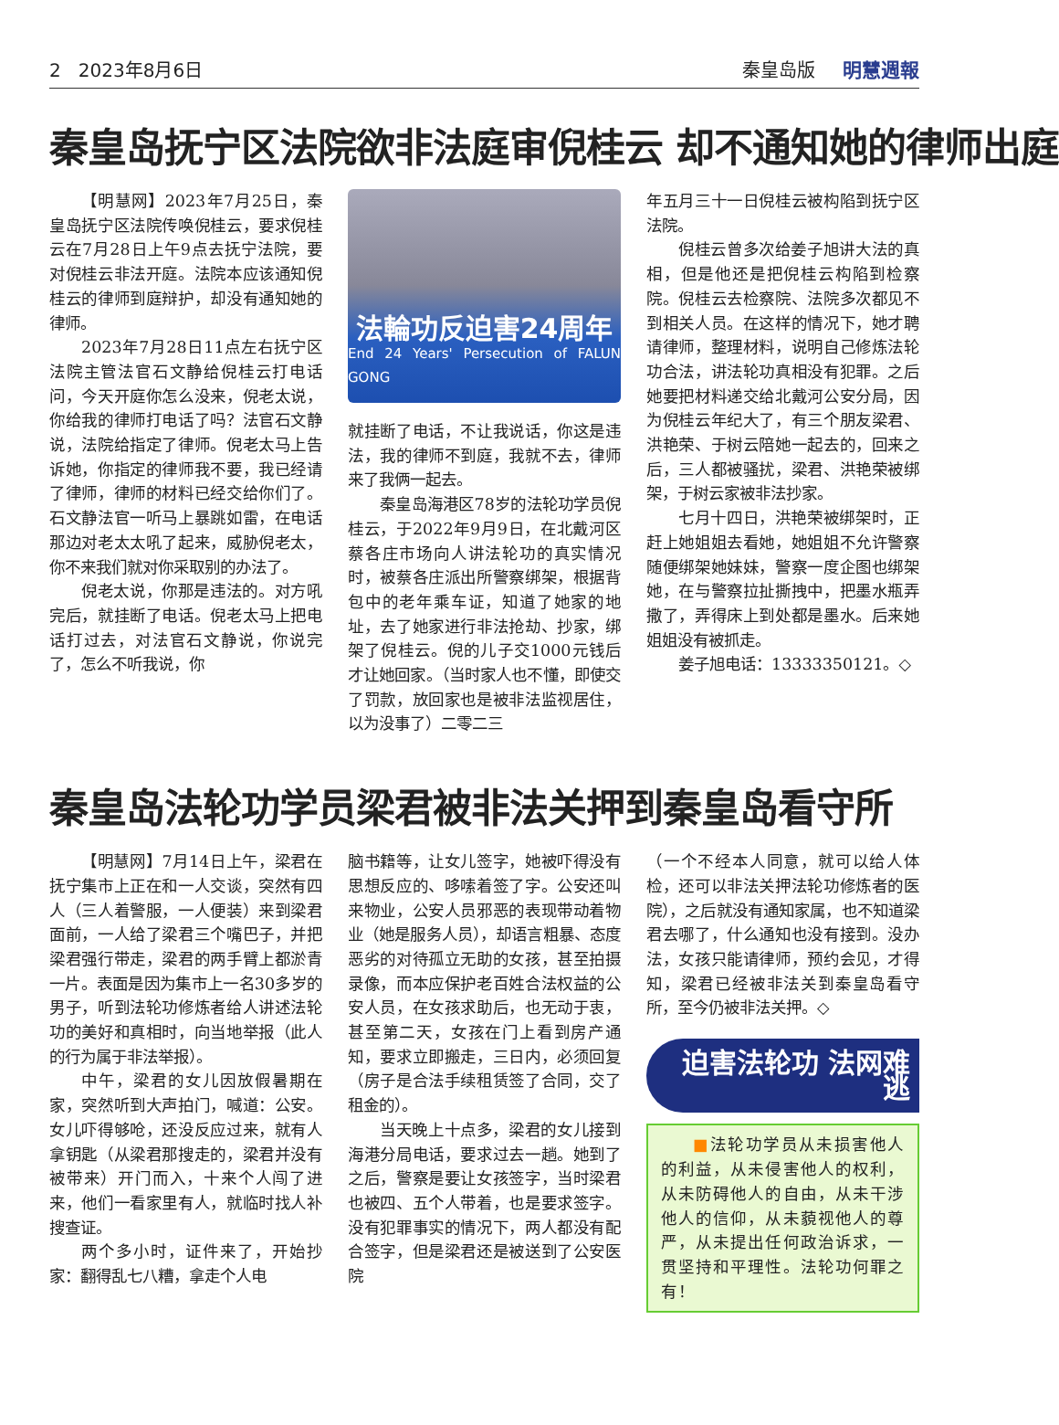2 2023年8月6日 秦皇岛版 明慧週報
秦皇岛抚宁区法院欲非法庭审倪桂云 却不通知她的律师出庭
【明慧网】2023年7月25日，秦皇岛抚宁区法院传唤倪桂云，要求倪桂云在7月28日上午9点去抚宁法院，要对倪桂云非法开庭。法院本应该通知倪桂云的律师到庭辩护，却没有通知她的律师。
2023年7月28日11点左右抚宁区法院主管法官石文静给倪桂云打电话问，今天开庭你怎么没来，倪老太说，你给我的律师打电话了吗？法官石文静说，法院给指定了律师。倪老太马上告诉她，你指定的律师我不要，我已经请了律师，律师的材料已经交给你们了。石文静法官一听马上暴跳如雷，在电话那边对老太太吼了起来，威胁倪老太，你不来我们就对你采取别的办法了。
倪老太说，你那是违法的。对方吼完后，就挂断了电话。倪老太马上把电话打过去，对法官石文静说，你说完了，怎么不听我说，你
法輪功反迫害24周年
End 24 Years' Persecution of FALUN GONG
就挂断了电话，不让我说话，你这是违法，我的律师不到庭，我就不去，律师来了我俩一起去。
秦皇岛海港区78岁的法轮功学员倪桂云，于2022年9月9日，在北戴河区蔡各庄市场向人讲法轮功的真实情况时，被蔡各庄派出所警察绑架，根据背包中的老年乘车证，知道了她家的地址，去了她家进行非法抢劫、抄家，绑架了倪桂云。倪的儿子交1000元钱后才让她回家。（当时家人也不懂，即使交了罚款，放回家也是被非法监视居住，以为没事了）二零二三
年五月三十一日倪桂云被构陷到抚宁区法院。
倪桂云曾多次给姜子旭讲大法的真相，但是他还是把倪桂云构陷到检察院。倪桂云去检察院、法院多次都见不到相关人员。在这样的情况下，她才聘请律师，整理材料，说明自己修炼法轮功合法，讲法轮功真相没有犯罪。之后她要把材料递交给北戴河公安分局，因为倪桂云年纪大了，有三个朋友梁君、洪艳荣、于树云陪她一起去的，回来之后，三人都被骚扰，梁君、洪艳荣被绑架，于树云家被非法抄家。
七月十四日，洪艳荣被绑架时，正赶上她姐姐去看她，她姐姐不允许警察随便绑架她妹妹，警察一度企图也绑架她，在与警察拉扯撕拽中，把墨水瓶弄撒了，弄得床上到处都是墨水。后来她姐姐没有被抓走。
姜子旭电话：13333350121。◇
秦皇岛法轮功学员梁君被非法关押到秦皇岛看守所
【明慧网】7月14日上午，梁君在抚宁集市上正在和一人交谈，突然有四人（三人着警服，一人便装）来到梁君面前，一人给了梁君三个嘴巴子，并把梁君强行带走，梁君的两手臂上都淤青一片。表面是因为集市上一名30多岁的男子，听到法轮功修炼者给人讲述法轮功的美好和真相时，向当地举报（此人的行为属于非法举报）。
中午，梁君的女儿因放假暑期在家，突然听到大声拍门，喊道：公安。女儿吓得够呛，还没反应过来，就有人拿钥匙（从梁君那搜走的，梁君并没有被带来）开门而入，十来个人闯了进来，他们一看家里有人，就临时找人补搜查证。
两个多小时，证件来了，开始抄家：翻得乱七八糟，拿走个人电
脑书籍等，让女儿签字，她被吓得没有思想反应的、哆嗦着签了字。公安还叫来物业，公安人员邪恶的表现带动着物业（她是服务人员），却语言粗暴、态度恶劣的对待孤立无助的女孩，甚至拍摄录像，而本应保护老百姓合法权益的公安人员，在女孩求助后，也无动于衷，甚至第二天，女孩在门上看到房产通知，要求立即搬走，三日内，必须回复（房子是合法手续租赁签了合同，交了租金的）。
当天晚上十点多，梁君的女儿接到海港分局电话，要求过去一趟。她到了之后，警察是要让女孩签字，当时梁君也被四、五个人带着，也是要求签字。没有犯罪事实的情况下，两人都没有配合签字，但是梁君还是被送到了公安医院
（一个不经本人同意，就可以给人体检，还可以非法关押法轮功修炼者的医院），之后就没有通知家属，也不知道梁君去哪了，什么通知也没有接到。没办法，女孩只能请律师，预约会见，才得知，梁君已经被非法关到秦皇岛看守所，至今仍被非法关押。◇
迫害法轮功 法网难逃
■法轮功学员从未损害他人的利益，从未侵害他人的权利，从未防碍他人的自由，从未干涉他人的信仰，从未藐视他人的尊严，从未提出任何政治诉求，一贯坚持和平理性。法轮功何罪之有！